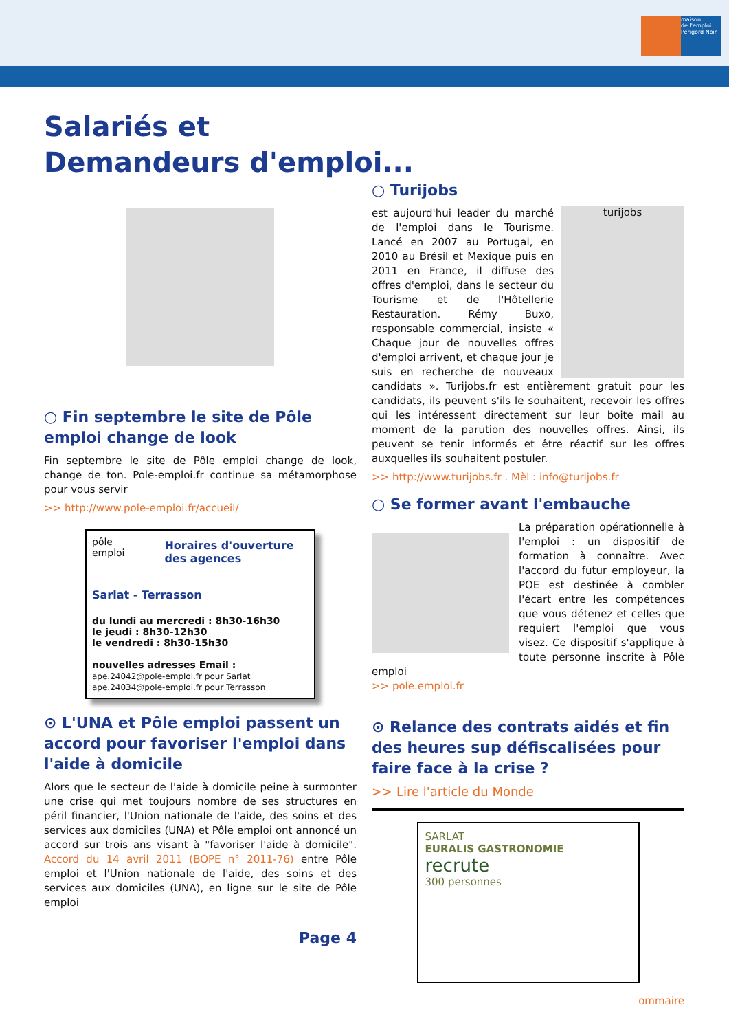maison
de l'emploi
Périgord Noir
Salariés et
Demandeurs d'emploi...
○ Fin septembre le site de Pôle emploi change de look
Fin septembre le site de Pôle emploi change de look, change de ton. Pole-emploi.fr continue sa métamorphose pour vous servir
>> http://www.pole-emploi.fr/accueil/
pôle emploi
Horaires d'ouverture des agences
Sarlat - Terrasson
du lundi au mercredi : 8h30-16h30
le jeudi : 8h30-12h30
le vendredi : 8h30-15h30
nouvelles adresses Email :
ape.24042@pole-emploi.fr pour Sarlat
ape.24034@pole-emploi.fr pour Terrasson
⊙ L'UNA et Pôle emploi passent un accord pour favoriser l'emploi dans l'aide à domicile
Alors que le secteur de l'aide à domicile peine à surmonter une crise qui met toujours nombre de ses structures en péril financier, l'Union nationale de l'aide, des soins et des services aux domiciles (UNA) et Pôle emploi ont annoncé un accord sur trois ans visant à "favoriser l'aide à domicile". Accord du 14 avril 2011 (BOPE n° 2011-76) entre Pôle emploi et l'Union nationale de l'aide, des soins et des services aux domiciles (UNA), en ligne sur le site de Pôle emploi
Page 4
○ Turijobs
turijobs
est aujourd'hui leader du marché de l'emploi dans le Tourisme. Lancé en 2007 au Portugal, en 2010 au Brésil et Mexique puis en 2011 en France, il diffuse des offres d'emploi, dans le secteur du Tourisme et de l'Hôtellerie Restauration. Rémy Buxo, responsable commercial, insiste « Chaque jour de nouvelles offres d'emploi arrivent, et chaque jour je suis en recherche de nouveaux candidats ». Turijobs.fr est entièrement gratuit pour les candidats, ils peuvent s'ils le souhaitent, recevoir les offres qui les intéressent directement sur leur boite mail au moment de la parution des nouvelles offres. Ainsi, ils peuvent se tenir informés et être réactif sur les offres auxquelles ils souhaitent postuler.
>> http://www.turijobs.fr . Mèl : info@turijobs.fr
○ Se former avant l'embauche
La préparation opérationnelle à l'emploi : un dispositif de formation à connaître. Avec l'accord du futur employeur, la POE est destinée à combler l'écart entre les compétences que vous détenez et celles que requiert l'emploi que vous visez. Ce dispositif s'applique à toute personne inscrite à Pôle emploi
>> pole.emploi.fr
⊙ Relance des contrats aidés et fin des heures sup défiscalisées pour faire face à la crise ?
>> Lire l'article du Monde
SARLAT
EURALIS GASTRONOMIE
recrute
300 personnes
ommaire